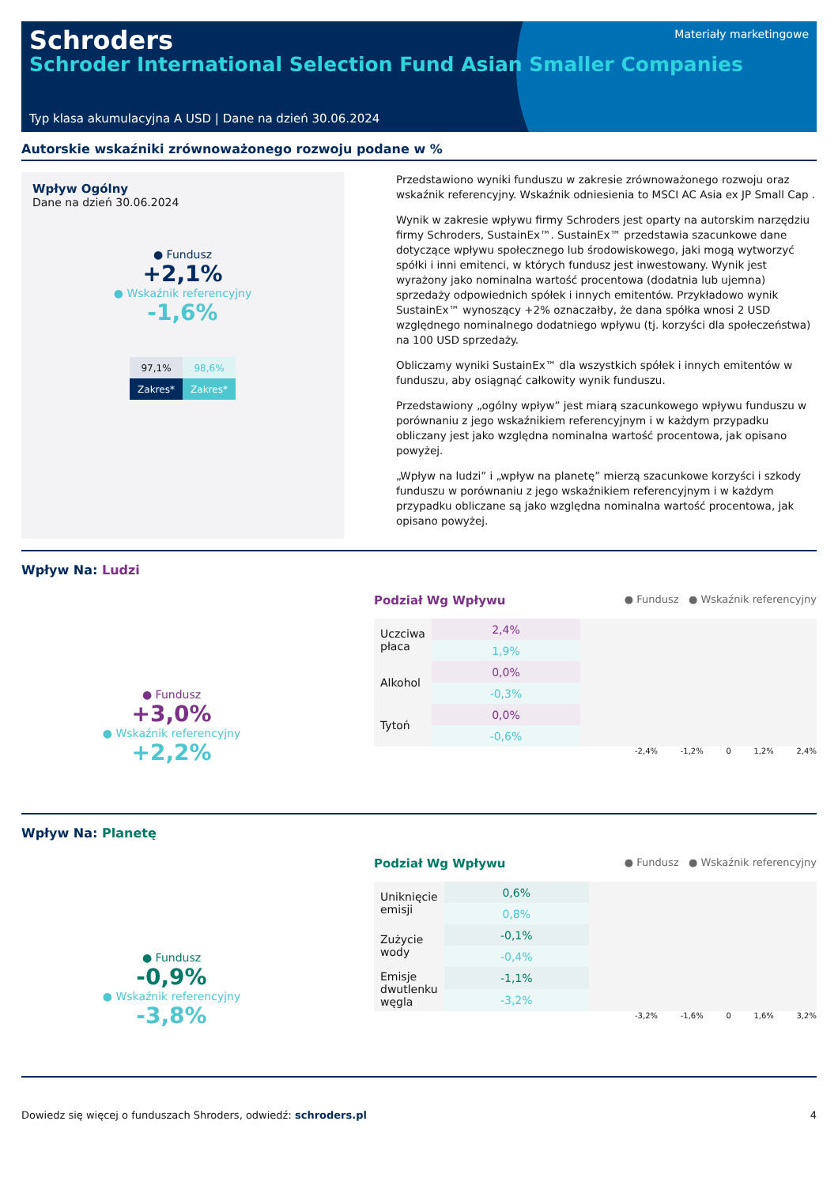Materiały marketingowe
Schroders
Schroder International Selection Fund Asian Smaller Companies
Typ klasa akumulacyjna A USD | Dane na dzień 30.06.2024
Autorskie wskaźniki zrównoważonego rozwoju podane w %
Wpływ Ogólny
Dane na dzień 30.06.2024
● Fundusz
+2,1%
● Wskaźnik referencyjny
-1,6%
| 97,1% | 98,6% |
| Zakres* | Zakres* |
Przedstawiono wyniki funduszu w zakresie zrównoważonego rozwoju oraz wskaźnik referencyjny. Wskaźnik odniesienia to MSCI AC Asia ex JP Small Cap .
Wynik w zakresie wpływu firmy Schroders jest oparty na autorskim narzędziu firmy Schroders, SustainEx™. SustainEx™ przedstawia szacunkowe dane dotyczące wpływu społecznego lub środowiskowego, jaki mogą wytworzyć spółki i inni emitenci, w których fundusz jest inwestowany. Wynik jest wyrażony jako nominalna wartość procentowa (dodatnia lub ujemna) sprzedaży odpowiednich spółek i innych emitentów. Przykładowo wynik SustainEx™ wynoszący +2% oznaczałby, że dana spółka wnosi 2 USD względnego nominalnego dodatniego wpływu (tj. korzyści dla społeczeństwa) na 100 USD sprzedaży.
Obliczamy wyniki SustainEx™ dla wszystkich spółek i innych emitentów w funduszu, aby osiągnąć całkowity wynik funduszu.
Przedstawiony „ogólny wpływ” jest miarą szacunkowego wpływu funduszu w porównaniu z jego wskaźnikiem referencyjnym i w każdym przypadku obliczany jest jako względna nominalna wartość procentowa, jak opisano powyżej.
„Wpływ na ludzi” i „wpływ na planetę” mierzą szacunkowe korzyści i szkody funduszu w porównaniu z jego wskaźnikiem referencyjnym i w każdym przypadku obliczane są jako względna nominalna wartość procentowa, jak opisano powyżej.
Wpływ Na: Ludzi
● Fundusz
+3,0%
● Wskaźnik referencyjny
+2,2%
Podział Wg Wpływu ● Fundusz ● Wskaźnik referencyjny
| Uczciwa płaca | 2,4% | |
| | 1,9% | |
| Alkohol | 0,0% | |
| | -0,3% | |
| Tytoń | 0,0% | |
| | -0,6% | |
-2,4% -1,2% 0 1,2% 2,4%
Wpływ Na: Planetę
● Fundusz
-0,9%
● Wskaźnik referencyjny
-3,8%
Podział Wg Wpływu ● Fundusz ● Wskaźnik referencyjny
| Uniknięcie emisji | 0,6% | |
| | 0,8% | |
| Zużycie wody | -0,1% | |
| | -0,4% | |
| Emisje dwutlenku węgla | -1,1% | |
| | -3,2% | |
-3,2% -1,6% 0 1,6% 3,2%
Dowiedz się więcej o funduszach Shroders, odwiedź: schroders.pl 4